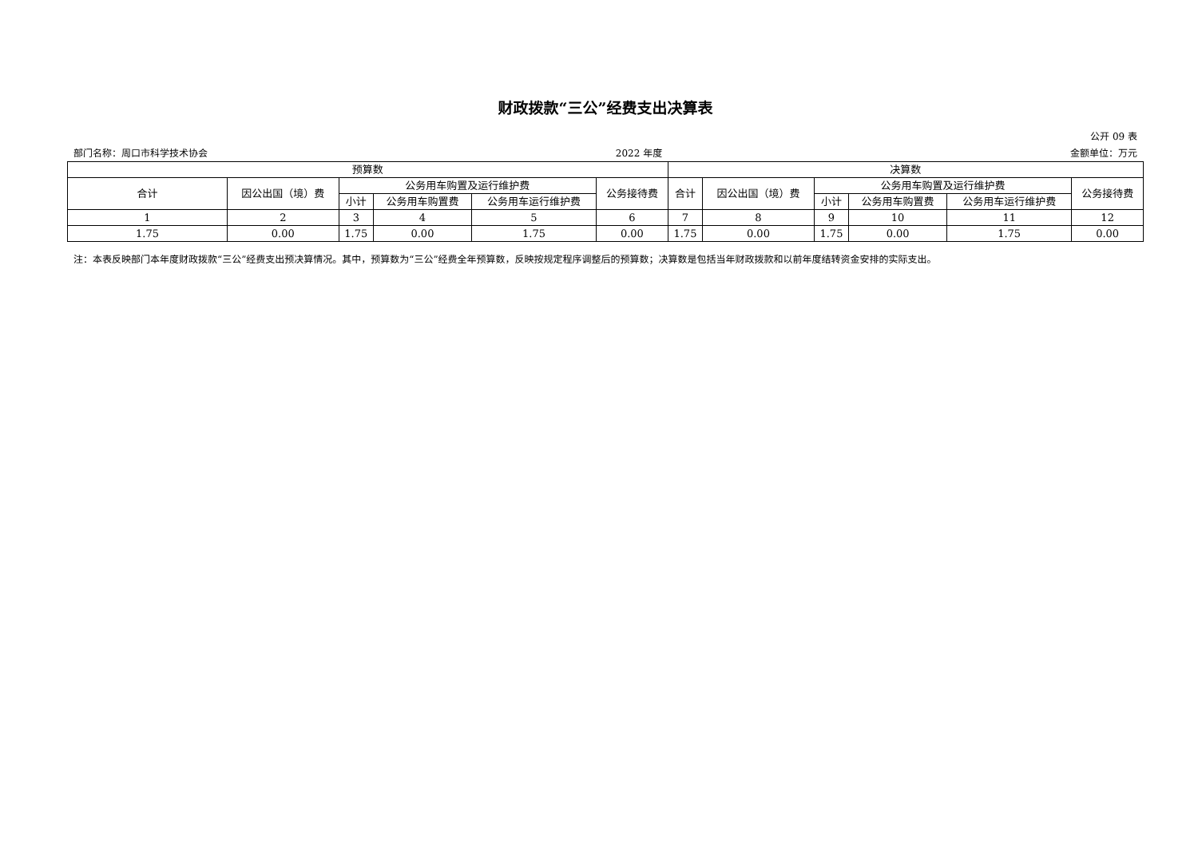财政拨款“三公”经费支出决算表
公开 09 表
部门名称：周口市科学技术协会 2022 年度 金额单位：万元
| 预算数 | | | | | | 决算数 | | | | | |
| --- | --- | --- | --- | --- | --- | --- | --- | --- | --- | --- | --- |
| 合计 | 因公出国（境）费 | 公务用车购置及运行维护费 | | | 公务接待费 | 合计 | 因公出国（境）费 | 公务用车购置及运行维护费 | | | 公务接待费 |
| | | 小计 | 公务用车购置费 | 公务用车运行维护费 | | | | 小计 | 公务用车购置费 | 公务用车运行维护费 | |
| 1 | 2 | 3 | 4 | 5 | 6 | 7 | 8 | 9 | 10 | 11 | 12 |
| 1.75 | 0.00 | 1.75 | 0.00 | 1.75 | 0.00 | 1.75 | 0.00 | 1.75 | 0.00 | 1.75 | 0.00 |
注：本表反映部门本年度财政拨款“三公”经费支出预决算情况。其中，预算数为“三公”经费全年预算数，反映按规定程序调整后的预算数；决算数是包括当年财政拨款和以前年度结转资金安排的实际支出。